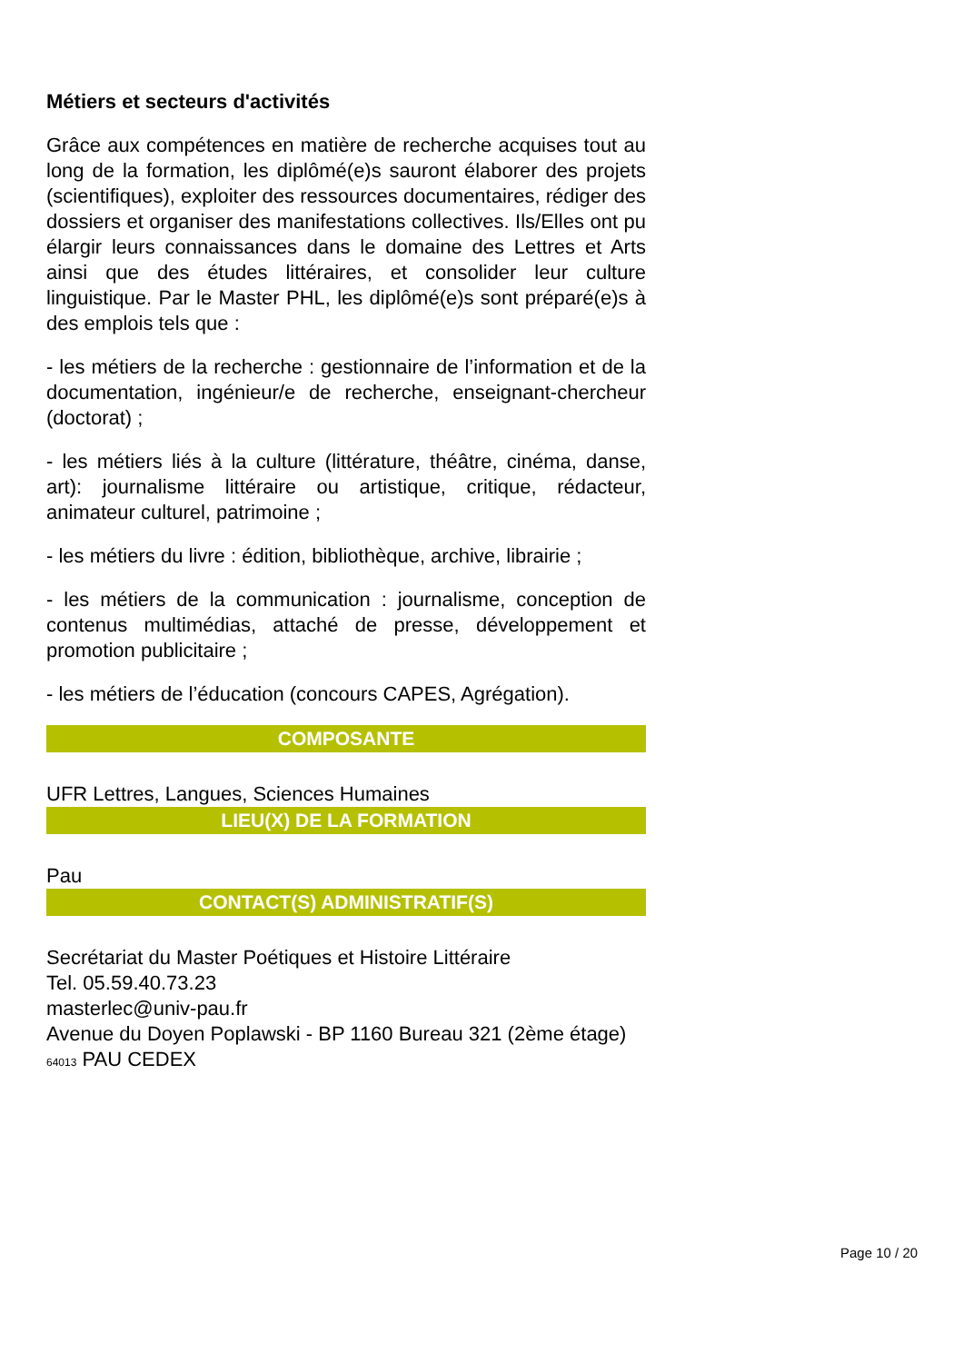Métiers et secteurs d'activités
Grâce aux compétences en matière de recherche acquises tout au long de la formation, les diplômé(e)s sauront élaborer des projets (scientifiques), exploiter des ressources documentaires, rédiger des dossiers et organiser des manifestations collectives. Ils/Elles ont pu élargir leurs connaissances dans le domaine des Lettres et Arts ainsi que des études littéraires, et consolider leur culture linguistique. Par le Master PHL, les diplômé(e)s sont préparé(e)s à des emplois tels que :
- les métiers de la recherche : gestionnaire de l’information et de la documentation, ingénieur/e de recherche, enseignant-chercheur (doctorat) ;
- les métiers liés à la culture (littérature, théâtre, cinéma, danse, art): journalisme littéraire ou artistique, critique, rédacteur, animateur culturel, patrimoine ;
- les métiers du livre : édition, bibliothèque, archive, librairie ;
- les métiers de la communication : journalisme, conception de contenus multimédias, attaché de presse, développement et promotion publicitaire ;
- les métiers de l’éducation (concours CAPES, Agrégation).
COMPOSANTE
UFR Lettres, Langues, Sciences Humaines
LIEU(X) DE LA FORMATION
Pau
CONTACT(S) ADMINISTRATIF(S)
Secrétariat du Master Poétiques et Histoire Littéraire
Tel. 05.59.40.73.23
masterlec@univ-pau.fr
Avenue du Doyen Poplawski - BP 1160 Bureau 321 (2ème étage)
64013 PAU CEDEX
Page 10 / 20